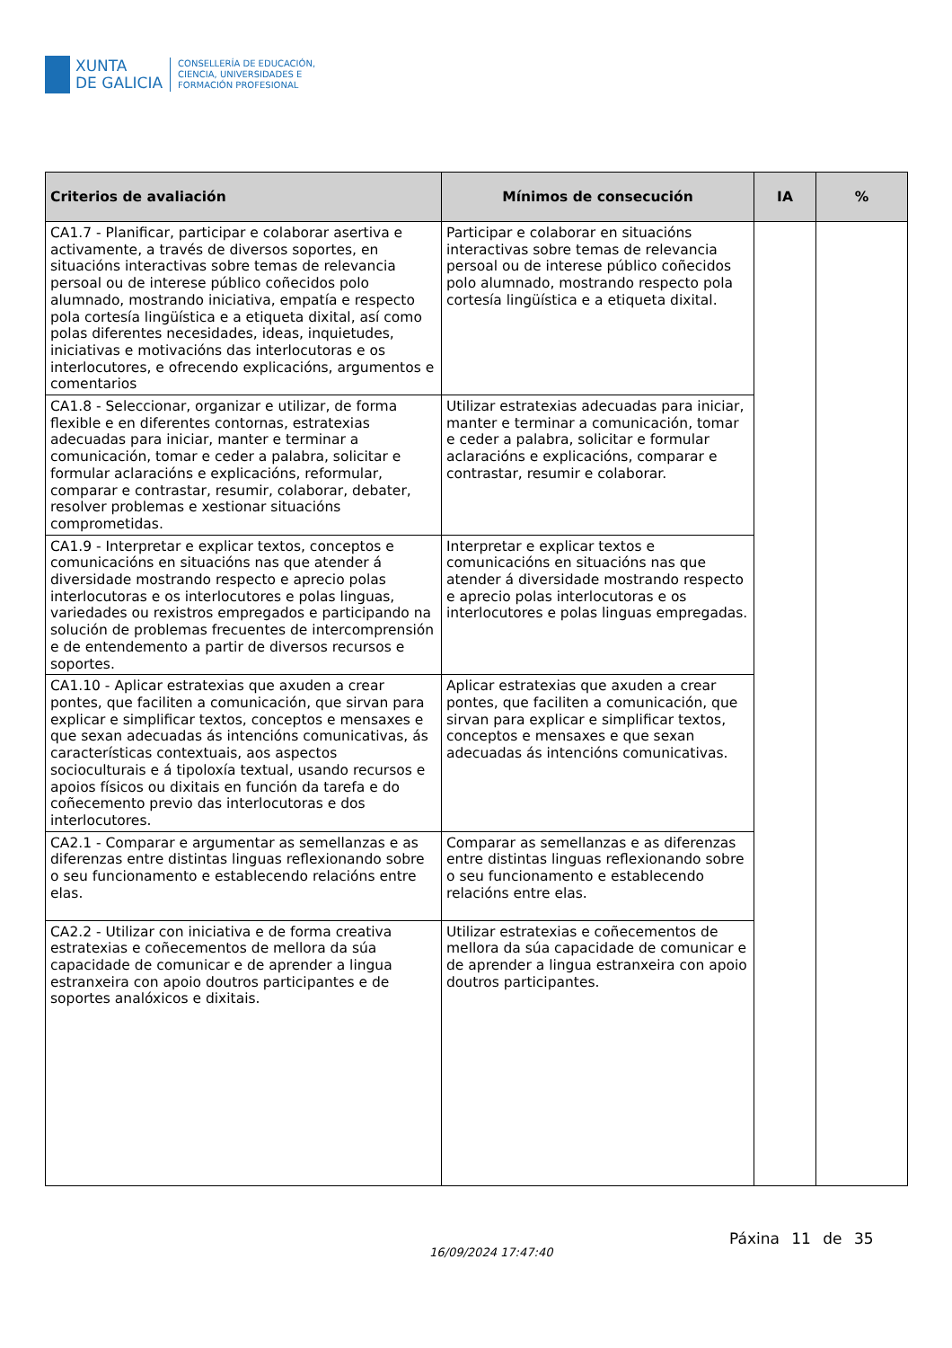XUNTA
DE GALICIA
CONSELLERÍA DE EDUCACIÓN,
CIENCIA, UNIVERSIDADES E
FORMACIÓN PROFESIONAL
| Criterios de avaliación | Mínimos de consecución | IA | % |
| --- | --- | --- | --- |
| CA1.7 - Planificar, participar e colaborar asertiva e activamente, a través de diversos soportes, en situacións interactivas sobre temas de relevancia persoal ou de interese público coñecidos polo alumnado, mostrando iniciativa, empatía e respecto pola cortesía lingüística e a etiqueta dixital, así como polas diferentes necesidades, ideas, inquietudes, iniciativas e motivacións das interlocutoras e os interlocutores, e ofrecendo explicacións, argumentos e comentarios | Participar e colaborar en situacións interactivas sobre temas de relevancia persoal ou de interese público coñecidos polo alumnado, mostrando respecto pola cortesía lingüística e a etiqueta dixital. | | |
| CA1.8 - Seleccionar, organizar e utilizar, de forma flexible e en diferentes contornas, estratexias adecuadas para iniciar, manter e terminar a comunicación, tomar e ceder a palabra, solicitar e formular aclaracións e explicacións, reformular, comparar e contrastar, resumir, colaborar, debater, resolver problemas e xestionar situacións comprometidas. | Utilizar estratexias adecuadas para iniciar, manter e terminar a comunicación, tomar e ceder a palabra, solicitar e formular aclaracións e explicacións, comparar e contrastar, resumir e colaborar. | | |
| CA1.9 - Interpretar e explicar textos, conceptos e comunicacións en situacións nas que atender á diversidade mostrando respecto e aprecio polas interlocutoras e os interlocutores e polas linguas, variedades ou rexistros empregados e participando na solución de problemas frecuentes de intercomprensión e de entendemento a partir de diversos recursos e soportes. | Interpretar e explicar textos e comunicacións en situacións nas que atender á diversidade mostrando respecto e aprecio polas interlocutoras e os interlocutores e polas linguas empregadas. | | |
| CA1.10 - Aplicar estratexias que axuden a crear pontes, que faciliten a comunicación, que sirvan para explicar e simplificar textos, conceptos e mensaxes e que sexan adecuadas ás intencións comunicativas, ás características contextuais, aos aspectos socioculturais e á tipoloxía textual, usando recursos e apoios físicos ou dixitais en función da tarefa e do coñecemento previo das interlocutoras e dos interlocutores. | Aplicar estratexias que axuden a crear pontes, que faciliten a comunicación, que sirvan para explicar e simplificar textos, conceptos e mensaxes e que sexan adecuadas ás intencións comunicativas. | | |
| CA2.1 - Comparar e argumentar as semellanzas e as diferenzas entre distintas linguas reflexionando sobre o seu funcionamento e establecendo relacións entre elas. | Comparar as semellanzas e as diferenzas entre distintas linguas reflexionando sobre o seu funcionamento e establecendo relacións entre elas. | | |
| CA2.2 - Utilizar con iniciativa e de forma creativa estratexias e coñecementos de mellora da súa capacidade de comunicar e de aprender a lingua estranxeira con apoio doutros participantes e de soportes analóxicos e dixitais. | Utilizar estratexias e coñecementos de mellora da súa capacidade de comunicar e de aprender a lingua estranxeira con apoio doutros participantes. | | |
16/09/2024 17:47:40
Páxina 11 de 35